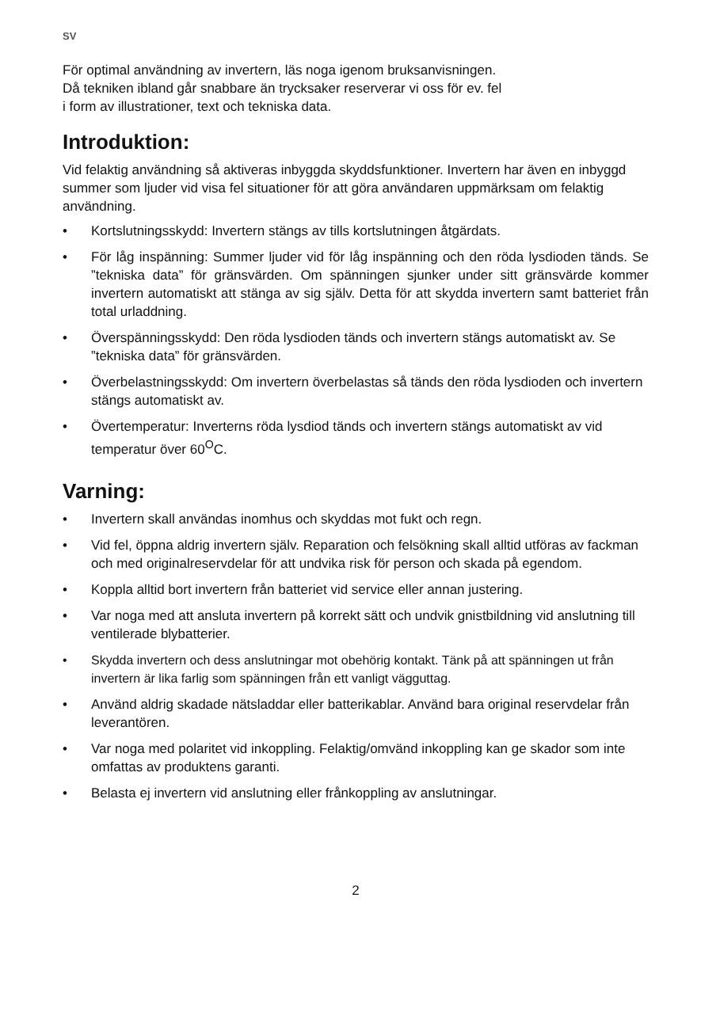SV
För optimal användning av invertern, läs noga igenom bruksanvisningen.
Då tekniken ibland går snabbare än trycksaker reserverar vi oss för ev. fel
i form av illustrationer, text och tekniska data.
Introduktion:
Vid felaktig användning så aktiveras inbyggda skyddsfunktioner. Invertern har även en inbyggd summer som ljuder vid visa fel situationer för att göra användaren uppmärksam om felaktig användning.
• Kortslutningsskydd: Invertern stängs av tills kortslutningen åtgärdats.
• För låg inspänning: Summer ljuder vid för låg inspänning och den röda lysdioden tänds. Se ”tekniska data” för gränsvärden. Om spänningen sjunker under sitt gränsvärde kommer invertern automatiskt att stänga av sig själv. Detta för att skydda invertern samt batteriet från total urladdning.
• Överspänningsskydd: Den röda lysdioden tänds och invertern stängs automatiskt av. Se ”tekniska data” för gränsvärden.
• Överbelastningsskydd: Om invertern överbelastas så tänds den röda lysdioden och invertern stängs automatiskt av.
• Övertemperatur: Inverterns röda lysdiod tänds och invertern stängs automatiskt av vid temperatur över 60<sup>O</sup>C.
Varning:
• Invertern skall användas inomhus och skyddas mot fukt och regn.
• Vid fel, öppna aldrig invertern själv. Reparation och felsökning skall alltid utföras av fackman och med originalreservdelar för att undvika risk för person och skada på egendom.
• Koppla alltid bort invertern från batteriet vid service eller annan justering.
• Var noga med att ansluta invertern på korrekt sätt och undvik gnistbildning vid anslutning till ventilerade blybatterier.
• Skydda invertern och dess anslutningar mot obehörig kontakt. Tänk på att spänningen ut från invertern är lika farlig som spänningen från ett vanligt vägguttag.
• Använd aldrig skadade nätsladdar eller batterikablar. Använd bara original reservdelar från leverantören.
• Var noga med polaritet vid inkoppling. Felaktig/omvänd inkoppling kan ge skador som inte omfattas av produktens garanti.
• Belasta ej invertern vid anslutning eller frånkoppling av anslutningar.
2